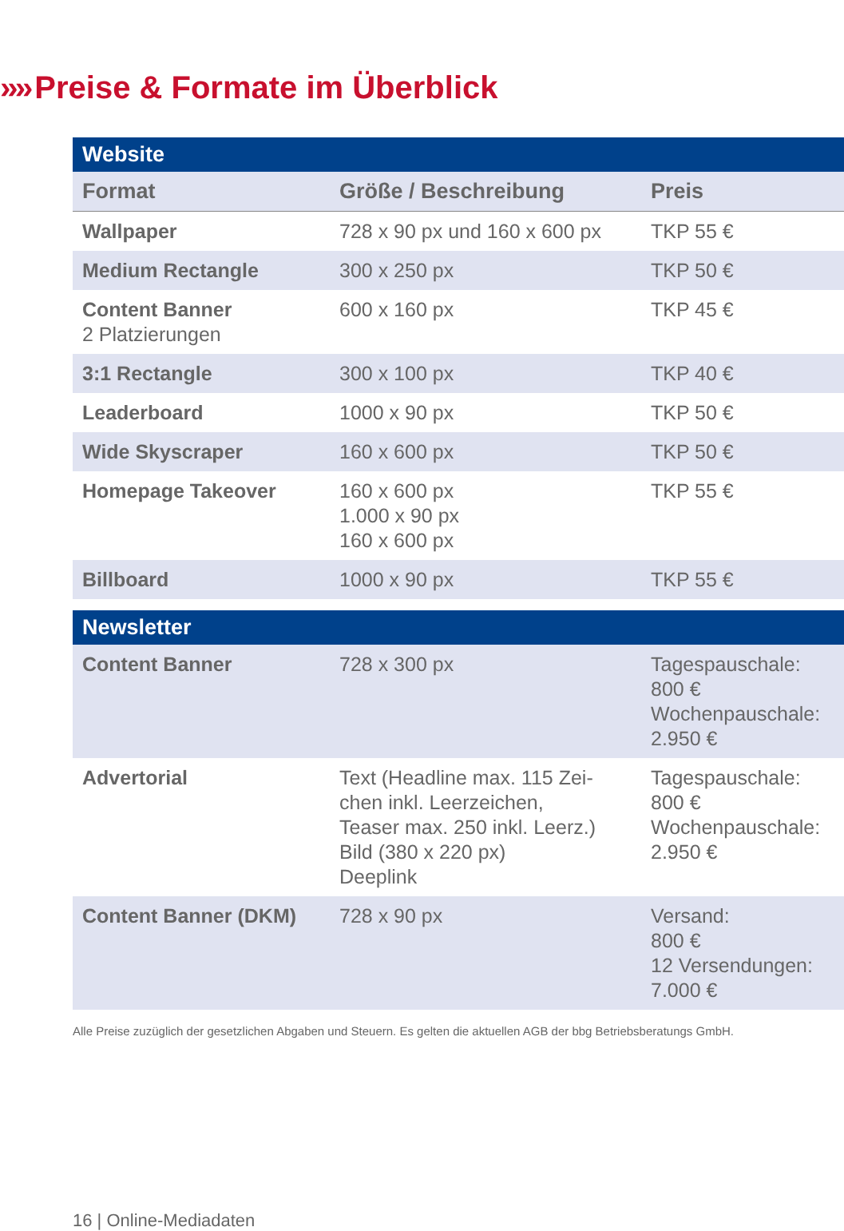›››› Preise & Formate im Überblick
| Website | | |
| --- | --- | --- |
| Format | Größe / Beschreibung | Preis |
| Wallpaper | 728 x 90 px und 160 x 600 px | TKP 55 € |
| Medium Rectangle | 300 x 250 px | TKP 50 € |
| Content Banner 2 Platzierungen | 600 x 160 px | TKP 45 € |
| 3:1 Rectangle | 300 x 100 px | TKP 40 € |
| Leaderboard | 1000 x 90 px | TKP 50 € |
| Wide Skyscraper | 160 x 600 px | TKP 50 € |
| Homepage Takeover | 160 x 600 px 1.000 x 90 px 160 x 600 px | TKP 55 € |
| Billboard | 1000 x 90 px | TKP 55 € |
| Newsletter | | |
| Content Banner | 728 x 300 px | Tagespauschale: 800 € Wochenpauschale: 2.950 € |
| Advertorial | Text (Headline max. 115 Zei- chen inkl. Leerzeichen, Teaser max. 250 inkl. Leerz.) Bild (380 x 220 px) Deeplink | Tagespauschale: 800 € Wochenpauschale: 2.950 € |
| Content Banner (DKM) | 728 x 90 px | Versand: 800 € 12 Versendungen: 7.000 € |
Alle Preise zuzüglich der gesetzlichen Abgaben und Steuern. Es gelten die aktuellen AGB der bbg Betriebsberatungs GmbH.
16 | Online-Mediadaten